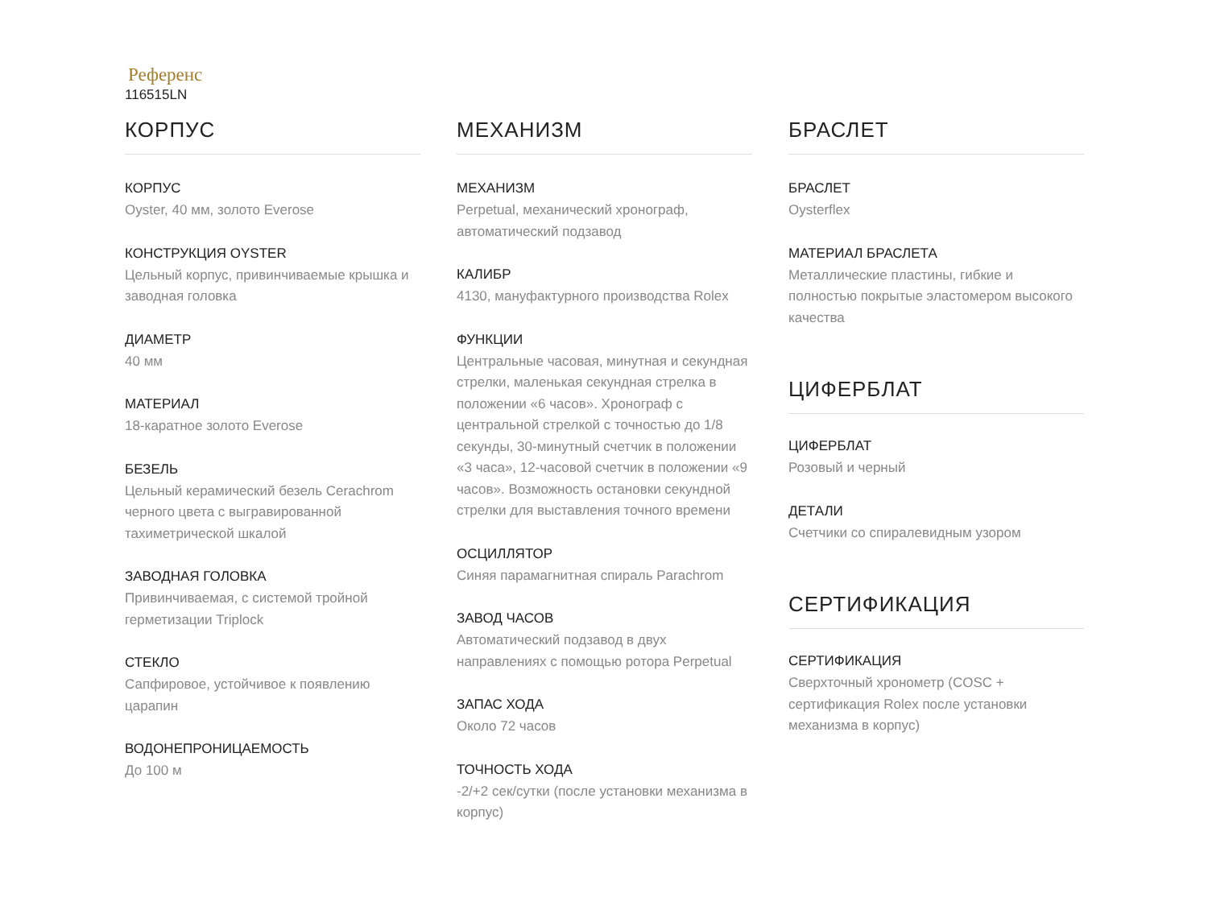Референс
116515LN
КОРПУС
КОРПУС
Oyster, 40 мм, золото Everose
КОНСТРУКЦИЯ OYSTER
Цельный корпус, привинчиваемые крышка и заводная головка
ДИАМЕТР
40 мм
МАТЕРИАЛ
18-каратное золото Everose
БЕЗЕЛЬ
Цельный керамический безель Cerachrom черного цвета с выгравированной тахиметрической шкалой
ЗАВОДНАЯ ГОЛОВКА
Привинчиваемая, с системой тройной герметизации Triplock
СТЕКЛО
Сапфировое, устойчивое к появлению царапин
ВОДОНЕПРОНИЦАЕМОСТЬ
До 100 м
МЕХАНИЗМ
МЕХАНИЗМ
Perpetual, механический хронограф, автоматический подзавод
КАЛИБР
4130, мануфактурного производства Rolex
ФУНКЦИИ
Центральные часовая, минутная и секундная стрелки, маленькая секундная стрелка в положении «6 часов». Хронограф с центральной стрелкой с точностью до 1/8 секунды, 30-минутный счетчик в положении «3 часа», 12-часовой счетчик в положении «9 часов». Возможность остановки секундной стрелки для выставления точного времени
ОСЦИЛЛЯТОР
Синяя парамагнитная спираль Parachrom
ЗАВОД ЧАСОВ
Автоматический подзавод в двух направлениях с помощью ротора Perpetual
ЗАПАС ХОДА
Около 72 часов
ТОЧНОСТЬ ХОДА
-2/+2 сек/сутки (после установки механизма в корпус)
БРАСЛЕТ
БРАСЛЕТ
Oysterflex
МАТЕРИАЛ БРАСЛЕТА
Металлические пластины, гибкие и полностью покрытые эластомером высокого качества
ЦИФЕРБЛАТ
ЦИФЕРБЛАТ
Розовый и черный
ДЕТАЛИ
Счетчики со спиралевидным узором
СЕРТИФИКАЦИЯ
СЕРТИФИКАЦИЯ
Сверхточный хронометр (COSC + сертификация Rolex после установки механизма в корпус)